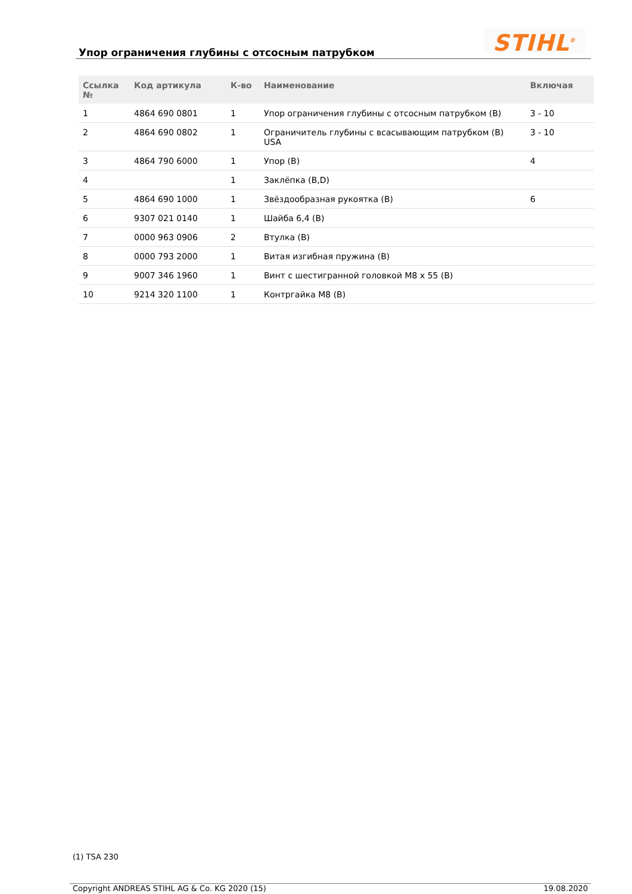Упор ограничения глубины с отсосным патрубком
STIHL<sup>®</sup>
| Ссылка № | Код артикула | К-во | Наименование | Включая |
| --- | --- | --- | --- | --- |
| 1 | 4864 690 0801 | 1 | Упор ограничения глубины с отсосным патрубком (B) | 3 - 10 |
| 2 | 4864 690 0802 | 1 | Ограничитель глубины с всасывающим патрубком (B) USA | 3 - 10 |
| 3 | 4864 790 6000 | 1 | Упор (B) | 4 |
| 4 | | 1 | Заклёпка (B,D) | |
| 5 | 4864 690 1000 | 1 | Звёздообразная рукоятка (B) | 6 |
| 6 | 9307 021 0140 | 1 | Шайба 6,4 (B) | |
| 7 | 0000 963 0906 | 2 | Втулка (B) | |
| 8 | 0000 793 2000 | 1 | Витая изгибная пружина (B) | |
| 9 | 9007 346 1960 | 1 | Винт с шестигранной головкой M8 x 55 (B) | |
| 10 | 9214 320 1100 | 1 | Контргайка M8 (B) | |
(1) TSA 230
Copyright ANDREAS STIHL AG & Co. KG 2020 (15) 19.08.2020